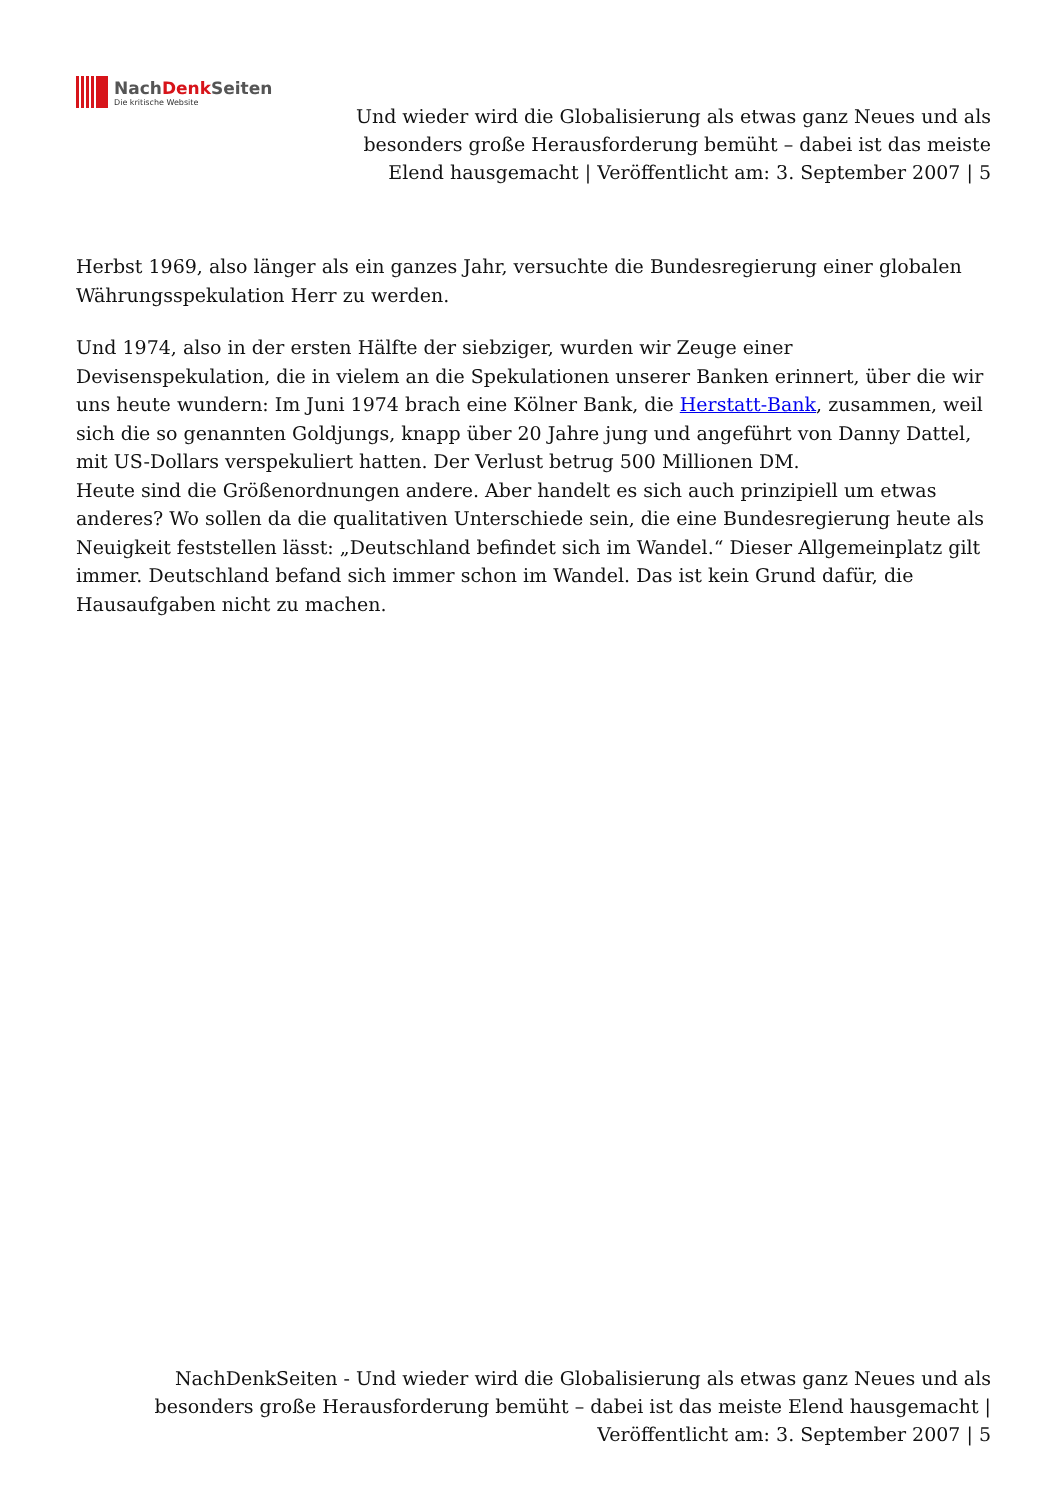NachDenk Seiten
Die kritische Website
Und wieder wird die Globalisierung als etwas ganz Neues und als besonders große Herausforderung bemüht – dabei ist das meiste Elend hausgemacht | Veröffentlicht am: 3. September 2007 | 5
Herbst 1969, also länger als ein ganzes Jahr, versuchte die Bundesregierung einer globalen Währungsspekulation Herr zu werden.
Und 1974, also in der ersten Hälfte der siebziger, wurden wir Zeuge einer Devisenspekulation, die in vielem an die Spekulationen unserer Banken erinnert, über die wir uns heute wundern: Im Juni 1974 brach eine Kölner Bank, die Herstatt-Bank, zusammen, weil sich die so genannten Goldjungs, knapp über 20 Jahre jung und angeführt von Danny Dattel, mit US-Dollars verspekuliert hatten. Der Verlust betrug 500 Millionen DM.
Heute sind die Größenordnungen andere. Aber handelt es sich auch prinzipiell um etwas anderes? Wo sollen da die qualitativen Unterschiede sein, die eine Bundesregierung heute als Neuigkeit feststellen lässt: „Deutschland befindet sich im Wandel.“ Dieser Allgemeinplatz gilt immer. Deutschland befand sich immer schon im Wandel. Das ist kein Grund dafür, die Hausaufgaben nicht zu machen.
NachDenkSeiten - Und wieder wird die Globalisierung als etwas ganz Neues und als besonders große Herausforderung bemüht – dabei ist das meiste Elend hausgemacht | Veröffentlicht am: 3. September 2007 | 5